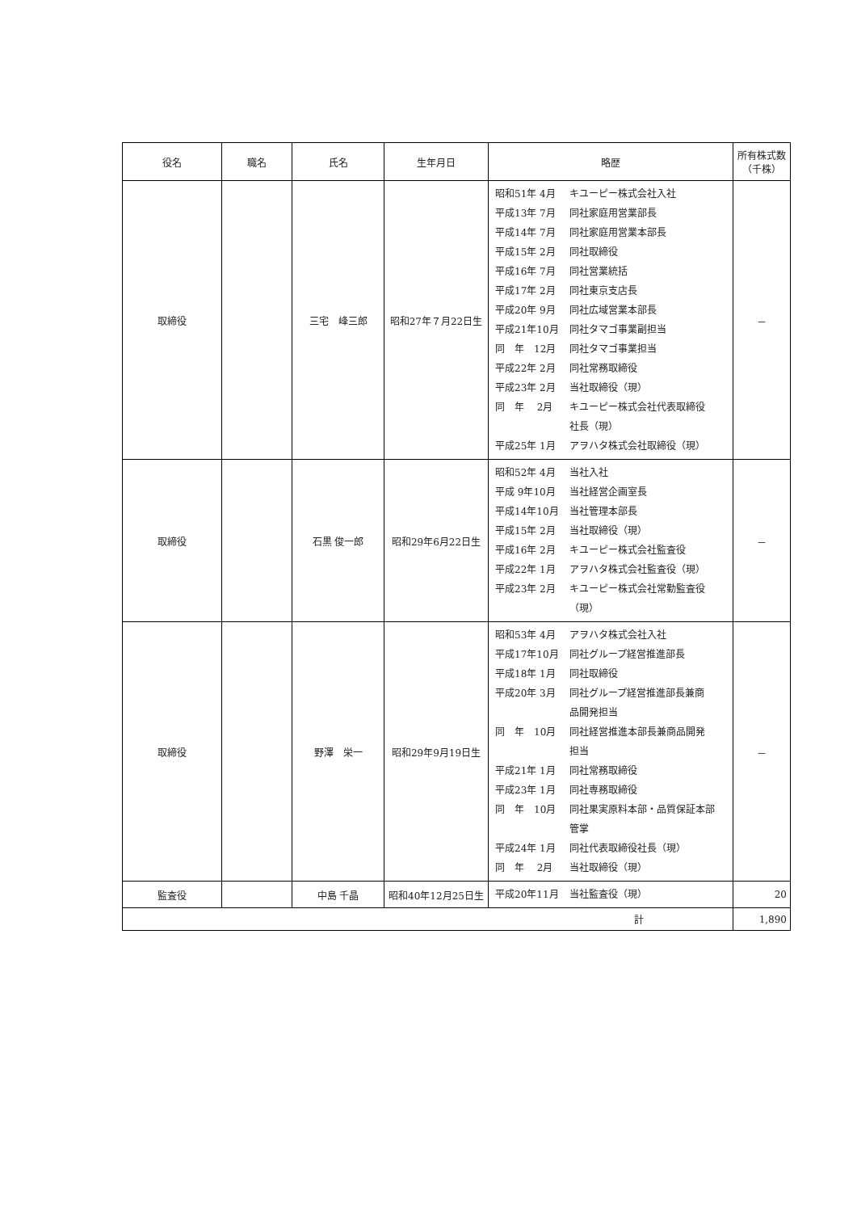| 役名 | 職名 | 氏名 | 生年月日 | 略歴 | 所有株式数 （千株） |
| --- | --- | --- | --- | --- | --- |
| 取締役 | | 三宅 峰三郎 | 昭和27年７月22日生 | 昭和51年 4月 キユーピー株式会社入社 平成13年 7月 同社家庭用営業部長 平成14年 7月 同社家庭用営業本部長 平成15年 2月 同社取締役 平成16年 7月 同社営業統括 平成17年 2月 同社東京支店長 平成20年 9月 同社広域営業本部長 平成21年10月 同社タマゴ事業副担当 同 年 12月 同社タマゴ事業担当 平成22年 2月 同社常務取締役 平成23年 2月 当社取締役（現） 同 年 2月 キユーピー株式会社代表取締役 社長（現） 平成25年 1月 アヲハタ株式会社取締役（現） | － |
| 取締役 | | 石黒 俊一郎 | 昭和29年6月22日生 | 昭和52年 4月 当社入社 平成 9年10月 当社経営企画室長 平成14年10月 当社管理本部長 平成15年 2月 当社取締役（現） 平成16年 2月 キユーピー株式会社監査役 平成22年 1月 アヲハタ株式会社監査役（現） 平成23年 2月 キユーピー株式会社常勤監査役 （現） | － |
| 取締役 | | 野澤 栄一 | 昭和29年9月19日生 | 昭和53年 4月 アヲハタ株式会社入社 平成17年10月 同社グループ経営推進部長 平成18年 1月 同社取締役 平成20年 3月 同社グループ経営推進部長兼商 品開発担当 同 年 10月 同社経営推進本部長兼商品開発 担当 平成21年 1月 同社常務取締役 平成23年 1月 同社専務取締役 同 年 10月 同社果実原料本部・品質保証本部 管掌 平成24年 1月 同社代表取締役社長（現） 同 年 2月 当社取締役（現） | － |
| 監査役 | | 中島 千晶 | 昭和40年12月25日生 | 平成20年11月 当社監査役（現） | 20 |
| 計 | | | | | 1,890 |